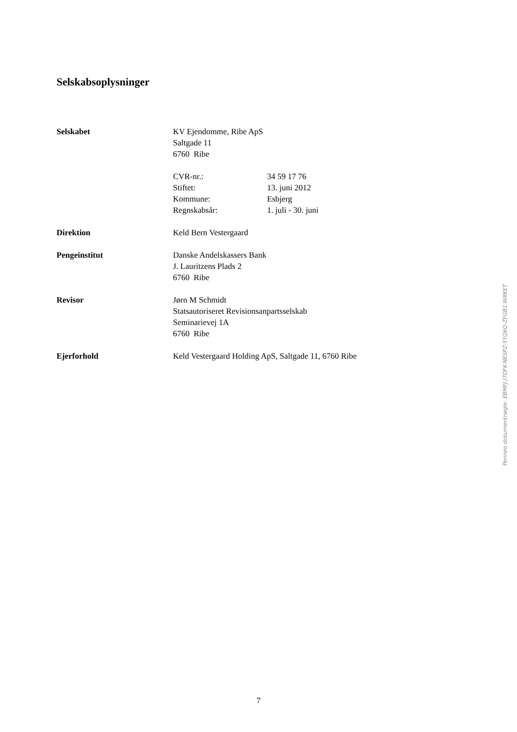Selskabsoplysninger
Selskabet KV Ejendomme, Ribe ApS
Saltgade 11
6760 Ribe
CVR-nr.: 34 59 17 76 Stiftet: 13. juni 2012 Kommune: Esbjerg Regnskabsår: 1. juli - 30. juni
Direktion Keld Bern Vestergaard
Pengeinstitut Danske Andelskassers Bank
J. Lauritzens Plads 2
6760 Ribe
Revisor Jørn M Schmidt
Statsautoriseret Revisionsanpartsselskab
Seminarievej 1A
6760 Ribe
Ejerforhold Keld Vestergaard Holding ApS, Saltgade 11, 6760 Ribe
Penneo dokumentnøgle: EBMFJ-J7DFK-NESPZ-5YQ6Q-ZFGB1-W8KET
7